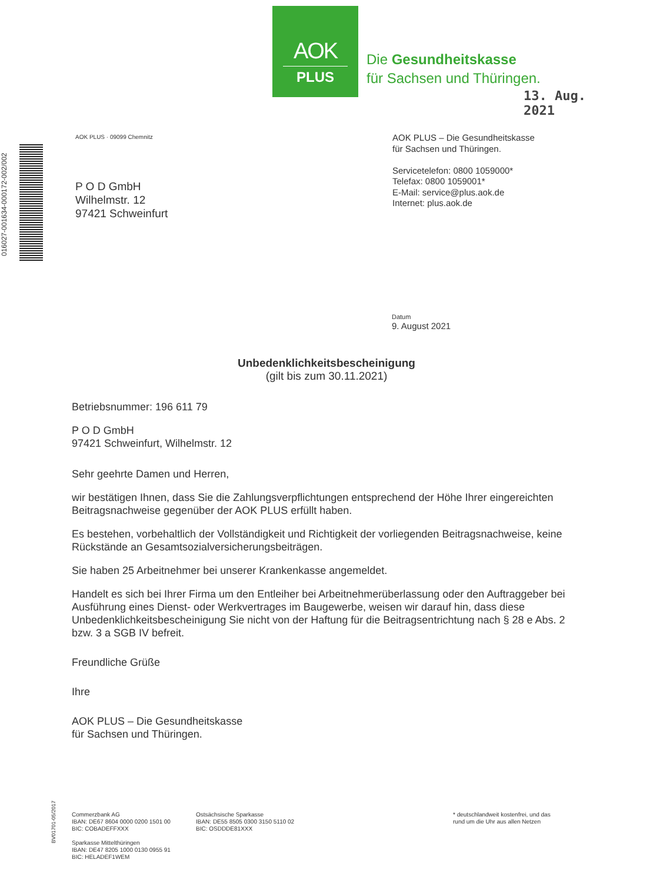AOK
PLUS
Die Gesundheitskasse
für Sachsen und Thüringen.
13. Aug. 2021
016027-001634-000172-002/002
AOK PLUS · 09099 Chemnitz
P O D GmbH
Wilhelmstr. 12
97421 Schweinfurt
AOK PLUS – Die Gesundheitskasse
für Sachsen und Thüringen.
Servicetelefon: 0800 1059000*
Telefax: 0800 1059001*
E-Mail: service@plus.aok.de
Internet: plus.aok.de
Datum
9. August 2021
Unbedenklichkeitsbescheinigung
(gilt bis zum 30.11.2021)
Betriebsnummer: 196 611 79
P O D GmbH
97421 Schweinfurt, Wilhelmstr. 12
Sehr geehrte Damen und Herren,
wir bestätigen Ihnen, dass Sie die Zahlungsverpflichtungen entsprechend der Höhe Ihrer eingereichten Beitragsnachweise gegenüber der AOK PLUS erfüllt haben.
Es bestehen, vorbehaltlich der Vollständigkeit und Richtigkeit der vorliegenden Beitragsnachweise, keine Rückstände an Gesamtsozialversicherungsbeiträgen.
Sie haben 25 Arbeitnehmer bei unserer Krankenkasse angemeldet.
Handelt es sich bei Ihrer Firma um den Entleiher bei Arbeitnehmerüberlassung oder den Auftraggeber bei Ausführung eines Dienst- oder Werkvertrages im Baugewerbe, weisen wir darauf hin, dass diese Unbedenklichkeitsbescheinigung Sie nicht von der Haftung für die Beitragsentrichtung nach § 28 e Abs. 2 bzw. 3 a SGB IV befreit.
Freundliche Grüße
Ihre
AOK PLUS – Die Gesundheitskasse
für Sachsen und Thüringen.
BV01701-05/2017
Commerzbank AG
IBAN: DE67 8604 0000 0200 1501 00
BIC: COBADEFFXXX
Sparkasse Mittelthüringen
IBAN: DE47 8205 1000 0130 0955 91
BIC: HELADEF1WEM
Ostsächsische Sparkasse
IBAN: DE55 8505 0300 3150 5110 02
BIC: OSDDDE81XXX
* deutschlandweit kostenfrei, und das
rund um die Uhr aus allen Netzen